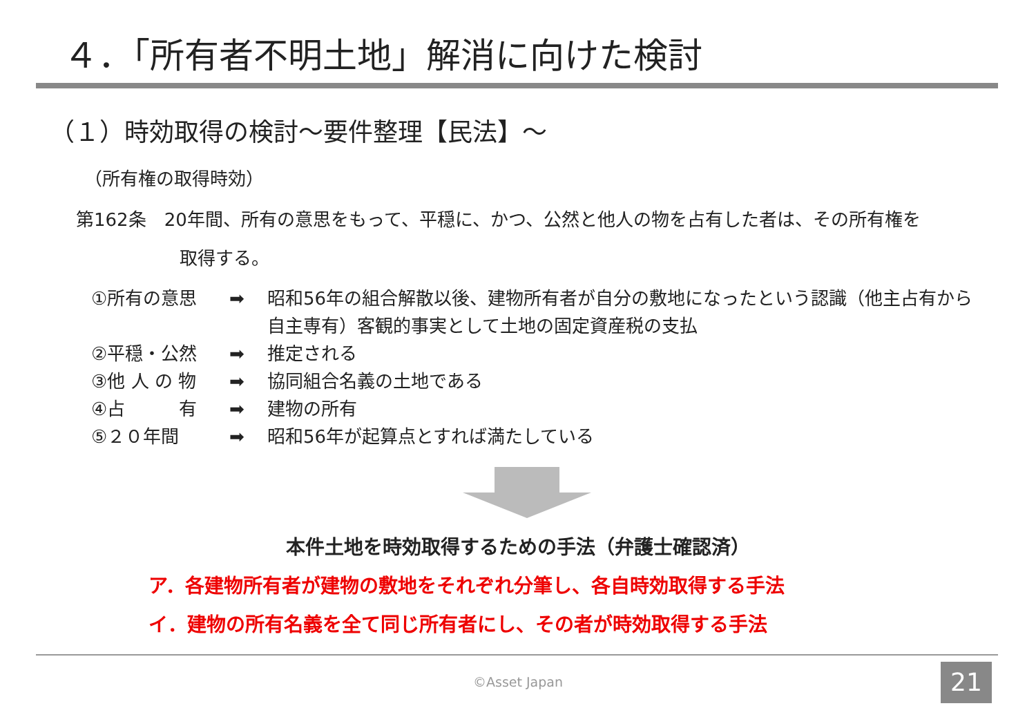４．「所有者不明土地」解消に向けた検討
（１）時効取得の検討～要件整理【民法】～
（所有権の取得時効）
第162条　20年間、所有の意思をもって、平穏に、かつ、公然と他人の物を占有した者は、その所有権を
取得する。
①所有の意思 ➡ 昭和56年の組合解散以後、建物所有者が自分の敷地になったという認識（他主占有から自主専有）客観的事実として土地の固定資産税の支払
②平穏・公然 ➡ 推定される
③他 人 の 物 ➡ 協同組合名義の土地である
④占　　　有 ➡ 建物の所有
⑤２０年間 ➡ 昭和56年が起算点とすれば満たしている
本件土地を時効取得するための手法（弁護士確認済）
ア．各建物所有者が建物の敷地をそれぞれ分筆し、各自時効取得する手法
イ．建物の所有名義を全て同じ所有者にし、その者が時効取得する手法
©Asset Japan 21